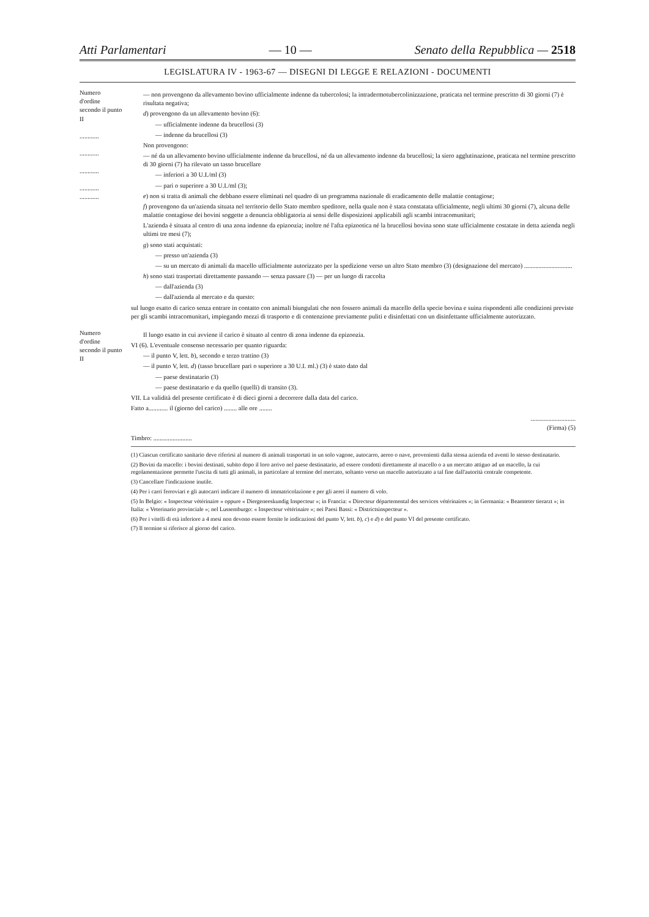Atti Parlamentari — 10 — Senato della Repubblica — 2518
LEGISLATURA IV - 1963-67 — DISEGNI DI LEGGE E RELAZIONI - DOCUMENTI
Numero d'ordine secondo il punto II
............
............
............
............
............
— non provengono da allevamento bovino ufficialmente indenne da tubercolosi; la intradermotubercolinizzazione, praticata nel termine prescritto di 30 giorni (7) è risultata negativa;
d) provengono da un allevamento bovino (6):
— ufficialmente indenne da brucellosi (3)
— indenne da brucellosi (3)
Non provengono:
— né da un allevamento bovino ufficialmente indenne da brucellosi, né da un allevamento indenne da brucellosi; la siero agglutinazione, praticata nel termine prescritto di 30 giorni (7) ha rilevato un tasso brucellare
— inferiori a 30 U.I./ml (3)
— pari o superiore a 30 U.I./ml (3);
e) non si tratta di animali che debbano essere eliminati nel quadro di un programma nazionale di eradicamento delle malattie contagiose;
f) provengono da un'azienda situata nel territorio dello Stato membro speditore, nella quale non è stata constatata ufficialmente, negli ultimi 30 giorni (7), alcuna delle malattie contagiose dei bovini soggette a denuncia obbligatoria ai sensi delle disposizioni applicabili agli scambi intracomunitari;
L'azienda è situata al centro di una zona indenne da epizoozia; inoltre né l'afta epizootica né la brucellosi bovina sono state ufficialmente costatate in detta azienda negli ultimi tre mesi (7);
g) sono stati acquistati:
— presso un'azienda (3)
— su un mercato di animali da macello ufficialmente autorizzato per la spedizione verso un altro Stato membro (3) (designazione del mercato) ..............................
h) sono stati trasportati direttamente passando — senza passare (3) — per un luogo di raccolta
— dall'azienda (3)
— dall'azienda al mercato e da questo:
sul luogo esatto di carico senza entrare in contatto con animali biungulati che non fossero animali da macello della specie bovina e suina rispondenti alle condizioni previste per gli scambi intracomunitari, impiegando mezzi di trasporto e di contenzione previamente puliti e disinfettati con un disinfettante ufficialmente autorizzato.
Numero d'ordine secondo il punto II
Il luogo esatto in cui avviene il carico è situato al centro di zona indenne da epizoozia.
VI (6). L'eventuale consenso necessario per quanto riguarda:
— il punto V, lett. b), secondo e terzo trattino (3)
— il punto V, lett. d) (tasso brucellare pari o superiore a 30 U.I. ml.) (3) è stato dato dal
— paese destinatario (3)
— paese destinatario e da quello (quelli) di transito (3).
VII. La validità del presente certificato è di dieci giorni a decorrere dalla data del carico.
Fatto a............ il (giorno del carico) ........ alle ore ........
............................
(Firma) (5)
Timbro: ........................
(1) Ciascun certificato sanitario deve riferirsi al numero di animali trasportati in un solo vagone, autocarro, aereo o nave, provenienti dalla stessa azienda ed aventi lo stesso destinatario.
(2) Bovini da macello: i bovini destinati, subito dopo il loro arrivo nel paese destinatario, ad essere condotti direttamente al macello o a un mercato attiguo ad un macello, la cui regolamentazione permette l'uscita di tutti gli animali, in particolare al termine del mercato, soltanto verso un macello autorizzato a tal fine dall'autorità centrale competente.
(3) Cancellare l'indicazione inutile.
(4) Per i carri ferroviari e gli autocarri indicare il numero di immatricolazione e per gli aerei il numero di volo.
(5) In Belgio: « Inspecteur vétérinaire » oppure « Diergeneeskundig Inspecteur »; in Francia: « Directeur départemental des services vétérinaires »; in Germania: « Beamteter tierarzt »; in Italia: « Veterinario provinciale »; nel Lussemburgo: « Inspecteur vétérinaire »; nei Paesi Bassi: « Districtsinspecteur ».
(6) Per i vitelli di età inferiore a 4 mesi non devono essere fornite le indicazioni del punto V, lett. b), c) e d) e del punto VI del presente certificato.
(7) Il termine si riferisce al giorno del carico.